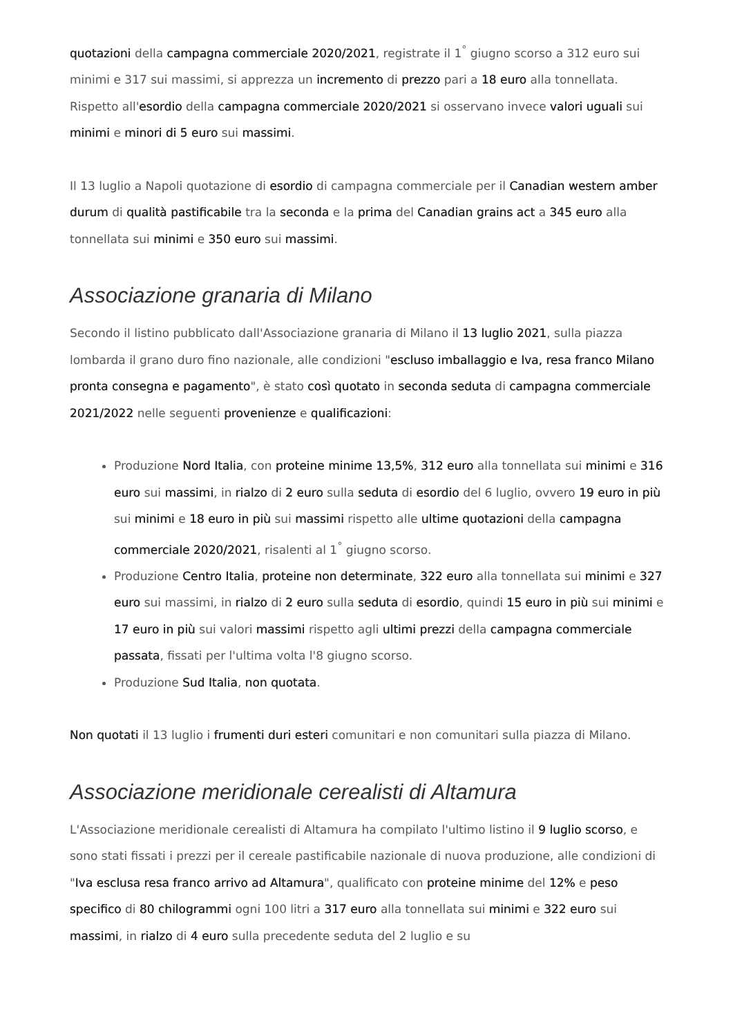quotazioni della campagna commerciale 2020/2021, registrate il 1<sup>°</sup> giugno scorso a 312 euro sui minimi e 317 sui massimi, si apprezza un incremento di prezzo pari a 18 euro alla tonnellata. Rispetto all'esordio della campagna commerciale 2020/2021 si osservano invece valori uguali sui minimi e minori di 5 euro sui massimi.
Il 13 luglio a Napoli quotazione di esordio di campagna commerciale per il Canadian western amber durum di qualità pastificabile tra la seconda e la prima del Canadian grains act a 345 euro alla tonnellata sui minimi e 350 euro sui massimi.
Associazione granaria di Milano
Secondo il listino pubblicato dall'Associazione granaria di Milano il 13 luglio 2021, sulla piazza lombarda il grano duro fino nazionale, alle condizioni "escluso imballaggio e Iva, resa franco Milano pronta consegna e pagamento", è stato così quotato in seconda seduta di campagna commerciale 2021/2022 nelle seguenti provenienze e qualificazioni:
Produzione Nord Italia, con proteine minime 13,5%, 312 euro alla tonnellata sui minimi e 316 euro sui massimi, in rialzo di 2 euro sulla seduta di esordio del 6 luglio, ovvero 19 euro in più sui minimi e 18 euro in più sui massimi rispetto alle ultime quotazioni della campagna commerciale 2020/2021, risalenti al 1<sup>°</sup> giugno scorso.
Produzione Centro Italia, proteine non determinate, 322 euro alla tonnellata sui minimi e 327 euro sui massimi, in rialzo di 2 euro sulla seduta di esordio, quindi 15 euro in più sui minimi e 17 euro in più sui valori massimi rispetto agli ultimi prezzi della campagna commerciale passata, fissati per l'ultima volta l'8 giugno scorso.
Produzione Sud Italia, non quotata.
Non quotati il 13 luglio i frumenti duri esteri comunitari e non comunitari sulla piazza di Milano.
Associazione meridionale cerealisti di Altamura
L'Associazione meridionale cerealisti di Altamura ha compilato l'ultimo listino il 9 luglio scorso, e sono stati fissati i prezzi per il cereale pastificabile nazionale di nuova produzione, alle condizioni di "Iva esclusa resa franco arrivo ad Altamura", qualificato con proteine minime del 12% e peso specifico di 80 chilogrammi ogni 100 litri a 317 euro alla tonnellata sui minimi e 322 euro sui massimi, in rialzo di 4 euro sulla precedente seduta del 2 luglio e su